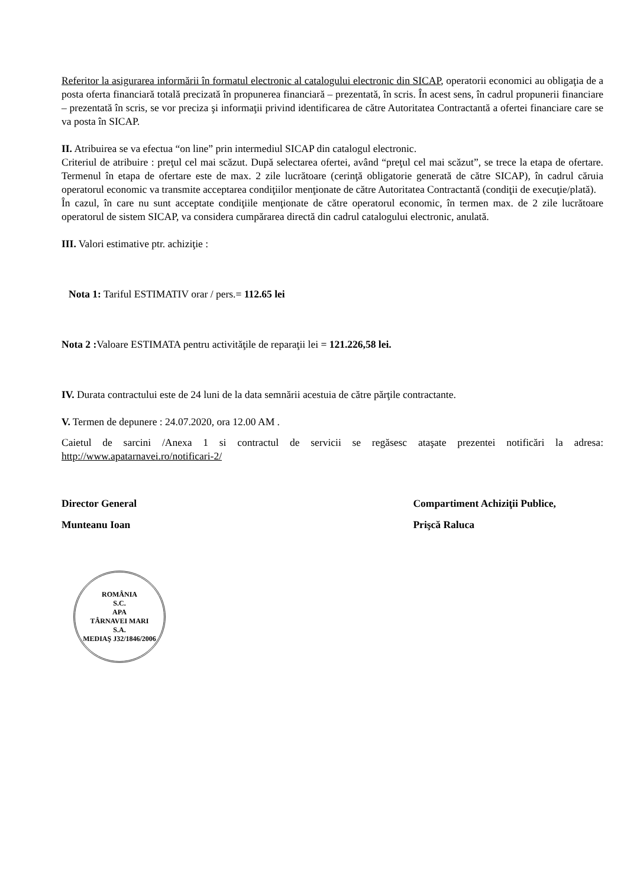Referitor la asigurarea informării în formatul electronic al catalogului electronic din SICAP, operatorii economici au obligaţia de a posta oferta financiară totală precizată în propunerea financiară – prezentată, în scris. În acest sens, în cadrul propunerii financiare – prezentată în scris, se vor preciza şi informaţii privind identificarea de către Autoritatea Contractantă a ofertei financiare care se va posta în SICAP.
II. Atribuirea se va efectua “on line” prin intermediul SICAP din catalogul electronic.
Criteriul de atribuire : preţul cel mai scăzut. După selectarea ofertei, având “preţul cel mai scăzut”, se trece la etapa de ofertare. Termenul în etapa de ofertare este de max. 2 zile lucrătoare (cerinţă obligatorie generată de către SICAP), în cadrul căruia operatorul economic va transmite acceptarea condiţiilor menţionate de către Autoritatea Contractantă (condiţii de execuţie/plată).
În cazul, în care nu sunt acceptate condiţiile menţionate de către operatorul economic, în termen max. de 2 zile lucrătoare operatorul de sistem SICAP, va considera cumpărarea directă din cadrul catalogului electronic, anulată.
III. Valori estimative ptr. achiziţie :
Nota 1: Tariful ESTIMATIV orar / pers.= 112.65 lei
Nota 2 : Valoare ESTIMATA pentru activităţile de reparaţii lei = 121.226,58 lei.
IV. Durata contractului este de 24 luni de la data semnării acestuia de către părţile contractante.
V. Termen de depunere : 24.07.2020, ora 12.00 AM .
Caietul de sarcini /Anexa 1 si contractul de servicii se regăsesc ataşate prezentei notificări la adresa: http://www.apatarnavei.ro/notificari-2/
Director General
Munteanu Ioan
ROMÂNIA
S.C.
APA
TÂRNAVEI MARI
S.A.
MEDIAŞ J32/1846/2006
Compartiment Achiziţii Publice,
Prişcă Raluca